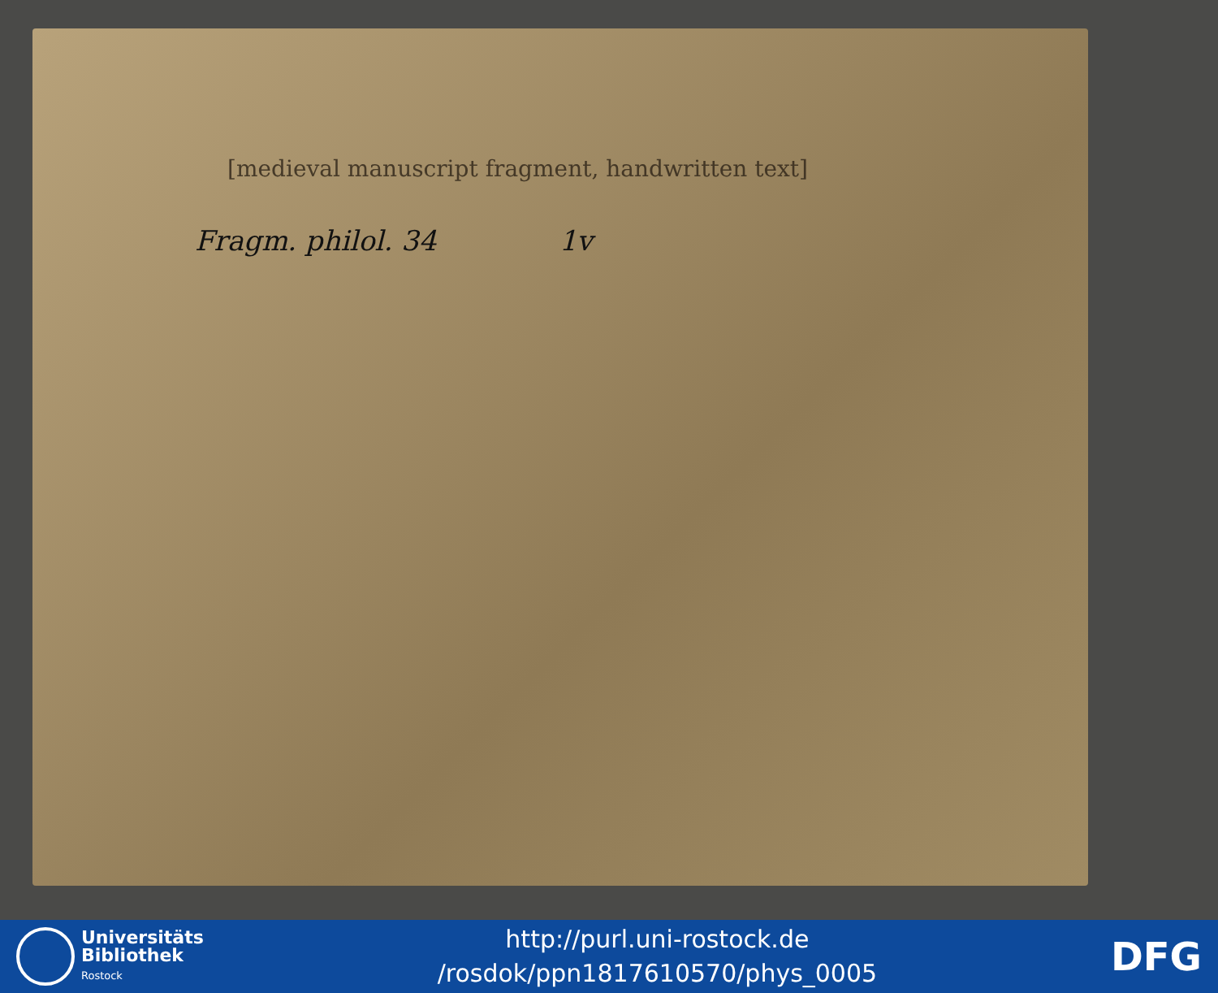[medieval manuscript fragment, handwritten text]
Fragm. philol. 34 1v
Universitäts
Bibliothek
Rostock
http://purl.uni-rostock.de
/rosdok/ppn1817610570/phys_0005
DFG